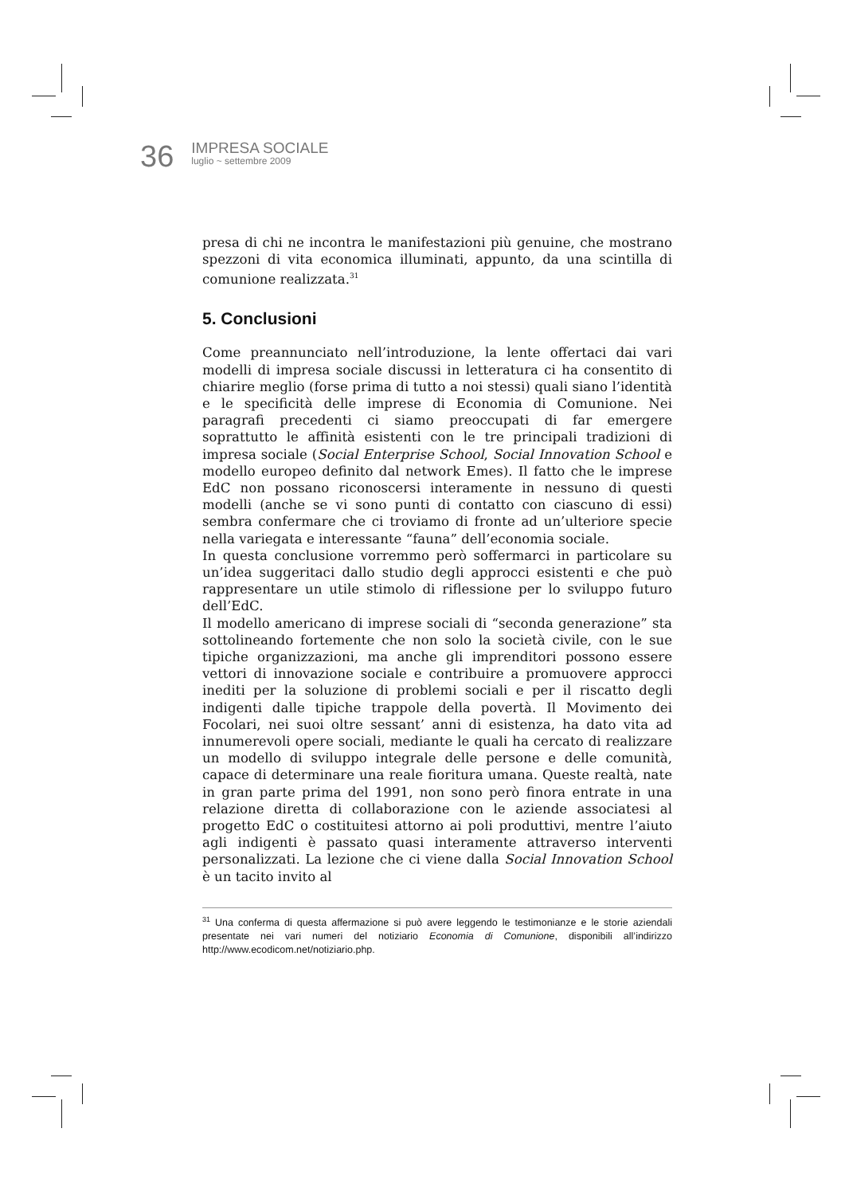36
IMPRESA SOCIALE
luglio ~ settembre 2009
presa di chi ne incontra le manifestazioni più genuine, che mostrano spezzoni di vita economica illuminati, appunto, da una scintilla di comunione realizzata.<sup>31</sup>
5. Conclusioni
Come preannunciato nell’introduzione, la lente offertaci dai vari modelli di impresa sociale discussi in letteratura ci ha consentito di chiarire meglio (forse prima di tutto a noi stessi) quali siano l’identità e le specificità delle imprese di Economia di Comunione. Nei paragrafi precedenti ci siamo preoccupati di far emergere soprattutto le affinità esistenti con le tre principali tradizioni di impresa sociale (Social Enterprise School, Social Innovation School e modello europeo definito dal network Emes). Il fatto che le imprese EdC non possano riconoscersi interamente in nessuno di questi modelli (anche se vi sono punti di contatto con ciascuno di essi) sembra confermare che ci troviamo di fronte ad un’ulteriore specie nella variegata e interessante “fauna” dell’economia sociale.
In questa conclusione vorremmo però soffermarci in particolare su un’idea suggeritaci dallo studio degli approcci esistenti e che può rappresentare un utile stimolo di riflessione per lo sviluppo futuro dell’EdC.
Il modello americano di imprese sociali di “seconda generazione” sta sottolineando fortemente che non solo la società civile, con le sue tipiche organizzazioni, ma anche gli imprenditori possono essere vettori di innovazione sociale e contribuire a promuovere approcci inediti per la soluzione di problemi sociali e per il riscatto degli indigenti dalle tipiche trappole della povertà. Il Movimento dei Focolari, nei suoi oltre sessant’ anni di esistenza, ha dato vita ad innumerevoli opere sociali, mediante le quali ha cercato di realizzare un modello di sviluppo integrale delle persone e delle comunità, capace di determinare una reale fioritura umana. Queste realtà, nate in gran parte prima del 1991, non sono però finora entrate in una relazione diretta di collaborazione con le aziende associatesi al progetto EdC o costituitesi attorno ai poli produttivi, mentre l’aiuto agli indigenti è passato quasi interamente attraverso interventi personalizzati. La lezione che ci viene dalla Social Innovation School è un tacito invito al
<sup>31</sup> Una conferma di questa affermazione si può avere leggendo le testimonianze e le storie aziendali presentate nei vari numeri del notiziario Economia di Comunione, disponibili all’indirizzo http://www.ecodicom.net/notiziario.php.